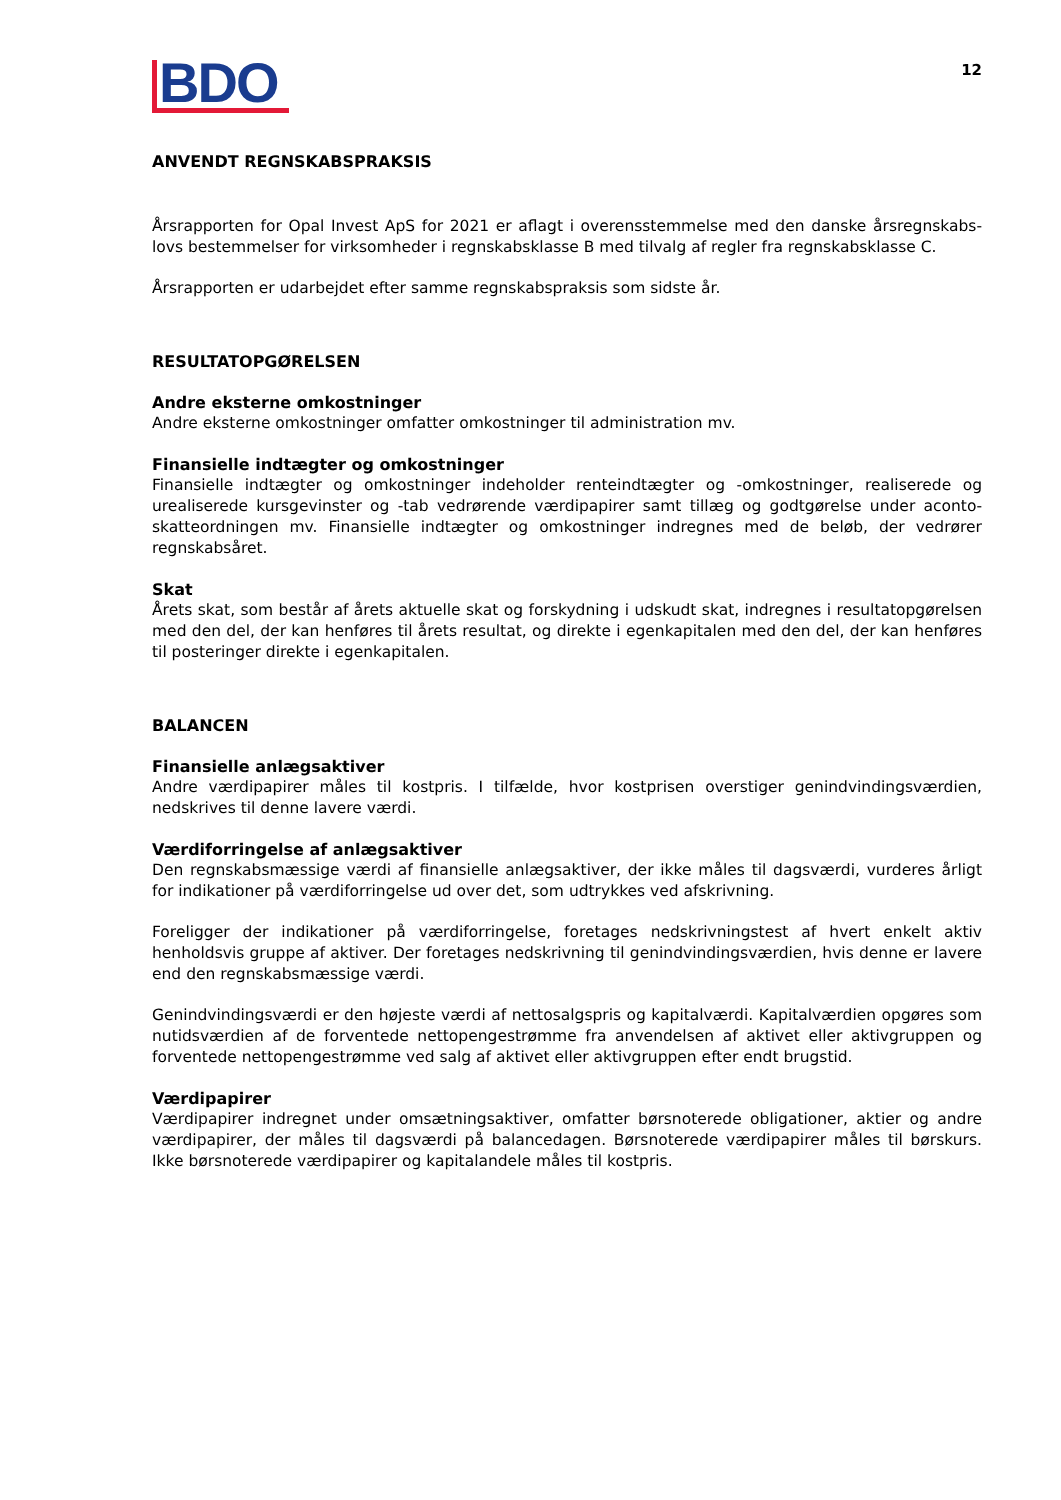BDO
12
ANVENDT REGNSKABSPRAKSIS
Årsrapporten for Opal Invest ApS for 2021 er aflagt i overensstemmelse med den danske årsregnskabs­lovs bestemmelser for virksomheder i regnskabsklasse B med tilvalg af regler fra regnskabsklasse C.
Årsrapporten er udarbejdet efter samme regnskabspraksis som sidste år.
RESULTATOPGØRELSEN
Andre eksterne omkostninger
Andre eksterne omkostninger omfatter omkostninger til administration mv.
Finansielle indtægter og omkostninger
Finansielle indtægter og omkostninger indeholder renteindtægter og -omkostninger, realiserede og urealiserede kursgevinster og -tab vedrørende værdipapirer samt tillæg og godtgørelse under aconto­skatteordningen mv. Finansielle indtægter og omkostninger indregnes med de beløb, der vedrører regnskabsåret.
Skat
Årets skat, som består af årets aktuelle skat og forskydning i udskudt skat, indregnes i resultatop­gørelsen med den del, der kan henføres til årets resultat, og direkte i egenkapitalen med den del, der kan henføres til posteringer direkte i egenkapitalen.
BALANCEN
Finansielle anlægsaktiver
Andre værdipapirer måles til kostpris. I tilfælde, hvor kostprisen overstiger genindvindingsværdien, nedskrives til denne lavere værdi.
Værdiforringelse af anlægsaktiver
Den regnskabsmæssige værdi af finansielle anlægsaktiver, der ikke måles til dagsværdi, vurderes årligt for indikationer på værdiforringelse ud over det, som udtrykkes ved afskrivning.
Foreligger der indikationer på værdiforringelse, foretages nedskrivningstest af hvert enkelt aktiv henholdsvis gruppe af aktiver. Der foretages nedskrivning til genindvindingsværdien, hvis denne er lavere end den regnskabsmæssige værdi.
Genindvindingsværdi er den højeste værdi af nettosalgspris og kapitalværdi. Kapitalværdien opgøres som nutidsværdien af de forventede nettopengestrømme fra anvendelsen af aktivet eller aktivgruppen og forventede nettopengestrømme ved salg af aktivet eller aktivgruppen efter endt brugstid.
Værdipapirer
Værdipapirer indregnet under omsætningsaktiver, omfatter børsnoterede obligationer, aktier og andre værdipapirer, der måles til dagsværdi på balancedagen. Børsnoterede værdipapirer måles til børskurs. Ikke børsnoterede værdipapirer og kapitalandele måles til kostpris.